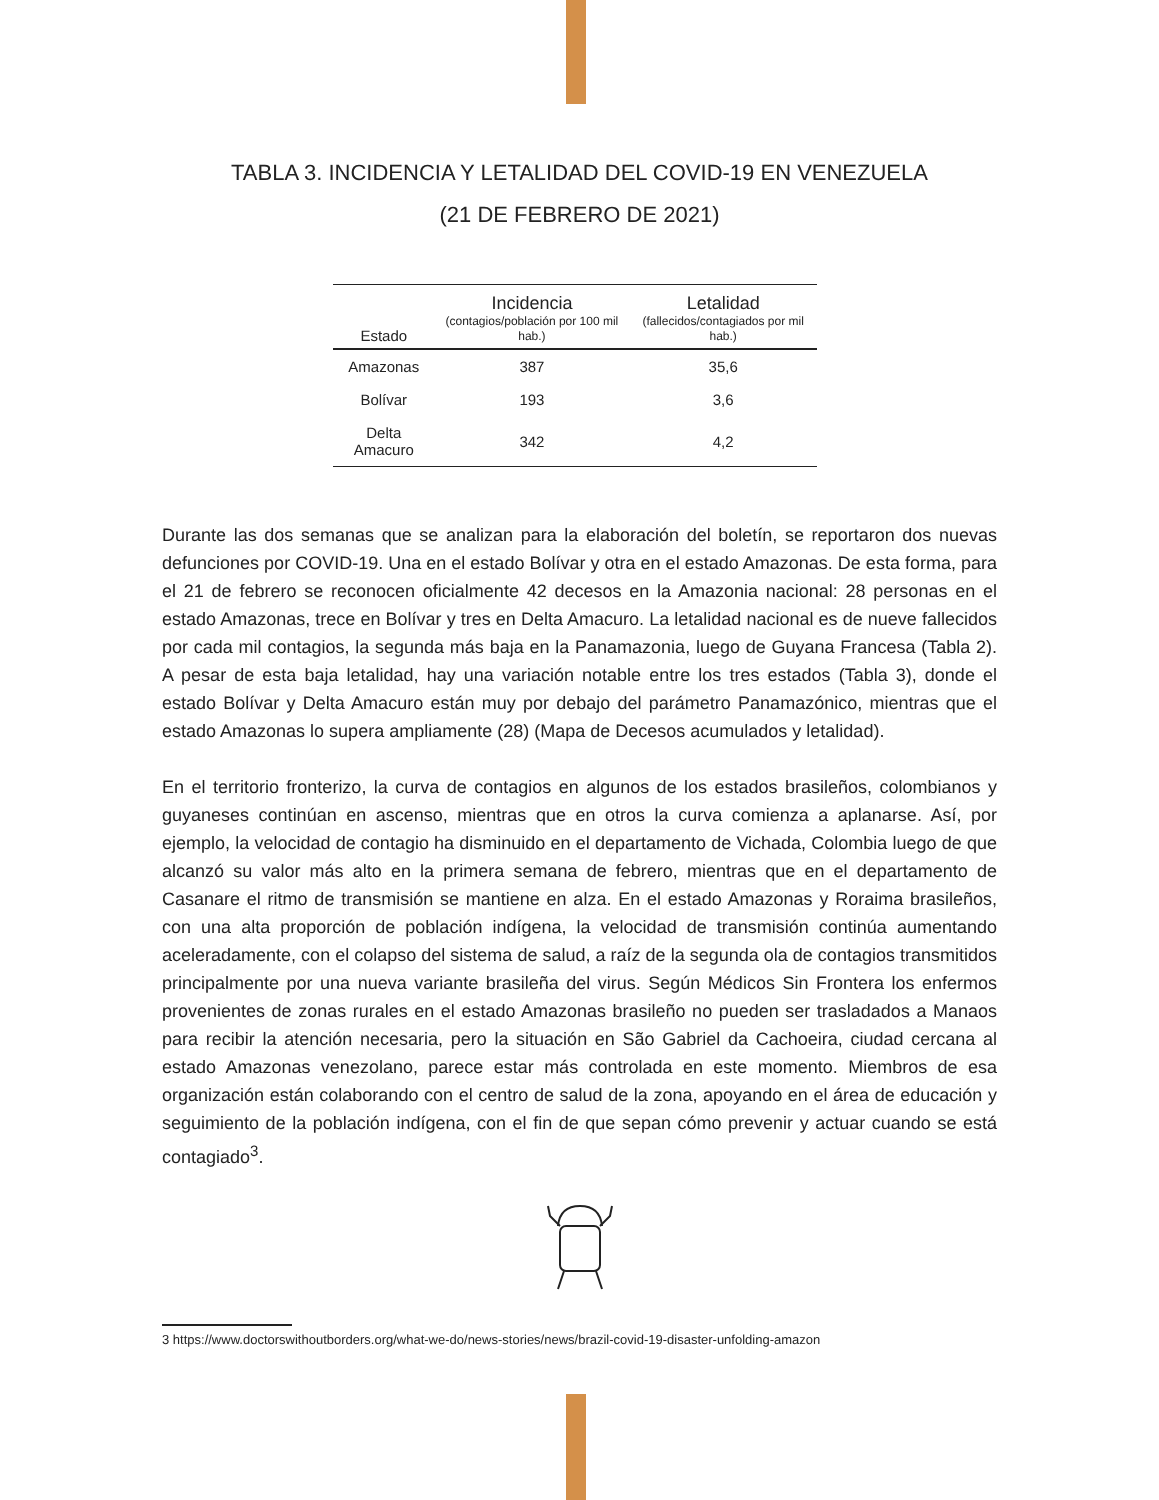TABLA 3. INCIDENCIA Y LETALIDAD DEL COVID-19 EN VENEZUELA
(21 DE FEBRERO DE 2021)
| Estado | Incidencia (contagios/población por 100 mil hab.) | Letalidad (fallecidos/contagiados por mil hab.) |
| --- | --- | --- |
| Amazonas | 387 | 35,6 |
| Bolívar | 193 | 3,6 |
| Delta Amacuro | 342 | 4,2 |
Durante las dos semanas que se analizan para la elaboración del boletín, se reportaron dos nuevas defunciones por COVID-19. Una en el estado Bolívar y otra en el estado Amazonas. De esta forma, para el 21 de febrero se reconocen oficialmente 42 decesos en la Amazonia nacional: 28 personas en el estado Amazonas, trece en Bolívar y tres en Delta Amacuro. La letalidad nacional es de nueve fallecidos por cada mil contagios, la segunda más baja en la Panamazonia, luego de Guyana Francesa (Tabla 2). A pesar de esta baja letalidad, hay una variación notable entre los tres estados (Tabla 3), donde el estado Bolívar y Delta Amacuro están muy por debajo del parámetro Panamazónico, mientras que el estado Amazonas lo supera ampliamente (28) (Mapa de Decesos acumulados y letalidad).
En el territorio fronterizo, la curva de contagios en algunos de los estados brasileños, colombianos y guyaneses continúan en ascenso, mientras que en otros la curva comienza a aplanarse. Así, por ejemplo, la velocidad de contagio ha disminuido en el departamento de Vichada, Colombia luego de que alcanzó su valor más alto en la primera semana de febrero, mientras que en el departamento de Casanare el ritmo de transmisión se mantiene en alza. En el estado Amazonas y Roraima brasileños, con una alta proporción de población indígena, la velocidad de transmisión continúa aumentando aceleradamente, con el colapso del sistema de salud, a raíz de la segunda ola de contagios transmitidos principalmente por una nueva variante brasileña del virus. Según Médicos Sin Frontera los enfermos provenientes de zonas rurales en el estado Amazonas brasileño no pueden ser trasladados a Manaos para recibir la atención necesaria, pero la situación en São Gabriel da Cachoeira, ciudad cercana al estado Amazonas venezolano, parece estar más controlada en este momento. Miembros de esa organización están colaborando con el centro de salud de la zona, apoyando en el área de educación y seguimiento de la población indígena, con el fin de que sepan cómo prevenir y actuar cuando se está contagiado<sup>3</sup>.
3 https://www.doctorswithoutborders.org/what-we-do/news-stories/news/brazil-covid-19-disaster-unfolding-amazon